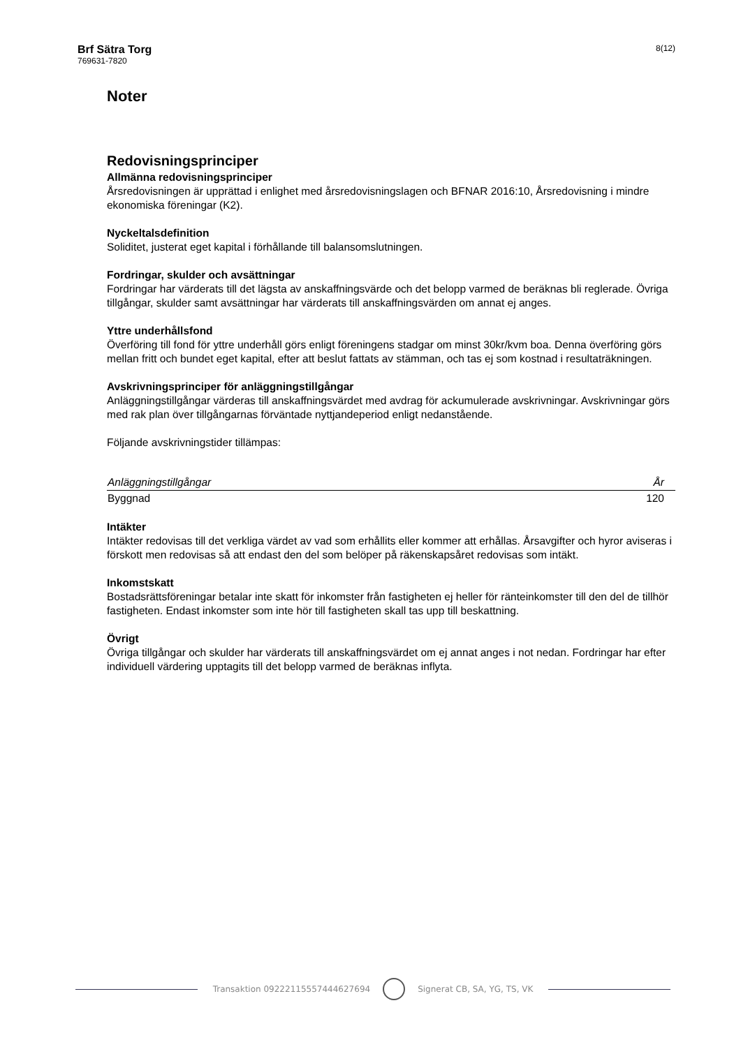Brf Sätra Torg
769631-7820
8(12)
Noter
Redovisningsprinciper
Allmänna redovisningsprinciper
Årsredovisningen är upprättad i enlighet med årsredovisningslagen och BFNAR 2016:10, Årsredovisning i mindre ekonomiska föreningar (K2).
Nyckeltalsdefinition
Soliditet, justerat eget kapital i förhållande till balansomslutningen.
Fordringar, skulder och avsättningar
Fordringar har värderats till det lägsta av anskaffningsvärde och det belopp varmed de beräknas bli reglerade. Övriga tillgångar, skulder samt avsättningar har värderats till anskaffningsvärden om annat ej anges.
Yttre underhållsfond
Överföring till fond för yttre underhåll görs enligt föreningens stadgar om minst 30kr/kvm boa. Denna överföring görs mellan fritt och bundet eget kapital, efter att beslut fattats av stämman, och tas ej som kostnad i resultaträkningen.
Avskrivningsprinciper för anläggningstillgångar
Anläggningstillgångar värderas till anskaffningsvärdet med avdrag för ackumulerade avskrivningar. Avskrivningar görs med rak plan över tillgångarnas förväntade nyttjandeperiod enligt nedanstående.
Följande avskrivningstider tillämpas:
| Anläggningstillgångar | År |
| --- | --- |
| Byggnad | 120 |
Intäkter
Intäkter redovisas till det verkliga värdet av vad som erhållits eller kommer att erhållas. Årsavgifter och hyror aviseras i förskott men redovisas så att endast den del som belöper på räkenskapsåret redovisas som intäkt.
Inkomstskatt
Bostadsrättsföreningar betalar inte skatt för inkomster från fastigheten ej heller för ränteinkomster till den del de tillhör fastigheten. Endast inkomster som inte hör till fastigheten skall tas upp till beskattning.
Övrigt
Övriga tillgångar och skulder har värderats till anskaffningsvärdet om ej annat anges i not nedan. Fordringar har efter individuell värdering upptagits till det belopp varmed de beräknas inflyta.
Transaktion 09222115557444627694
Signerat CB, SA, YG, TS, VK